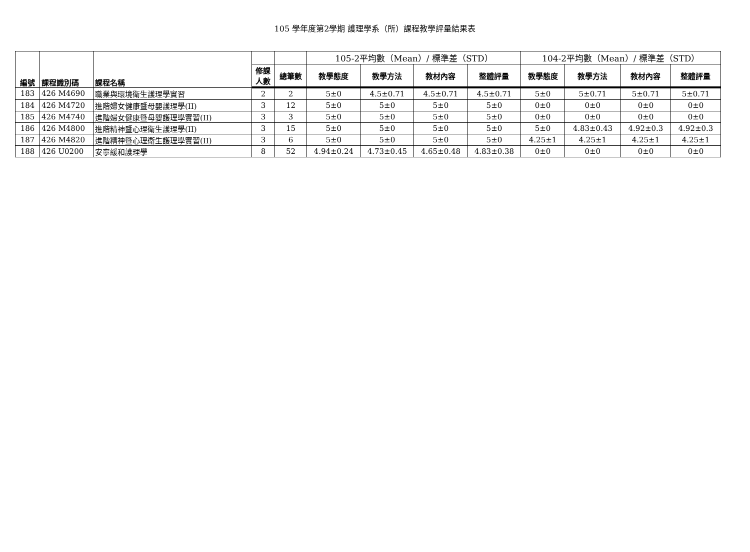105 學年度第2學期 護理學系（所）課程教學評量結果表
| 編號 | 課程識別碼 | 課程名稱 | | | 105-2平均數（Mean）/ 標準差（STD） | | | | 104-2平均數（Mean）/ 標準差（STD） | | | |
| --- | --- | --- | --- | --- | --- | --- | --- | --- | --- | --- | --- | --- |
| | | | 修課 人數 | 總筆數 | 教學態度 | 教學方法 | 教材內容 | 整體評量 | 教學態度 | 教學方法 | 教材內容 | 整體評量 |
| 183 | 426 M4690 | 職業與環境衛生護理學實習 | 2 | 2 | 5±0 | 4.5±0.71 | 4.5±0.71 | 4.5±0.71 | 5±0 | 5±0.71 | 5±0.71 | 5±0.71 |
| 184 | 426 M4720 | 進階婦女健康暨母嬰護理學(II) | 3 | 12 | 5±0 | 5±0 | 5±0 | 5±0 | 0±0 | 0±0 | 0±0 | 0±0 |
| 185 | 426 M4740 | 進階婦女健康暨母嬰護理學實習(II) | 3 | 3 | 5±0 | 5±0 | 5±0 | 5±0 | 0±0 | 0±0 | 0±0 | 0±0 |
| 186 | 426 M4800 | 進階精神暨心理衛生護理學(II) | 3 | 15 | 5±0 | 5±0 | 5±0 | 5±0 | 5±0 | 4.83±0.43 | 4.92±0.3 | 4.92±0.3 |
| 187 | 426 M4820 | 進階精神暨心理衛生護理學實習(II) | 3 | 6 | 5±0 | 5±0 | 5±0 | 5±0 | 4.25±1 | 4.25±1 | 4.25±1 | 4.25±1 |
| 188 | 426 U0200 | 安寧緩和護理學 | 8 | 52 | 4.94±0.24 | 4.73±0.45 | 4.65±0.48 | 4.83±0.38 | 0±0 | 0±0 | 0±0 | 0±0 |